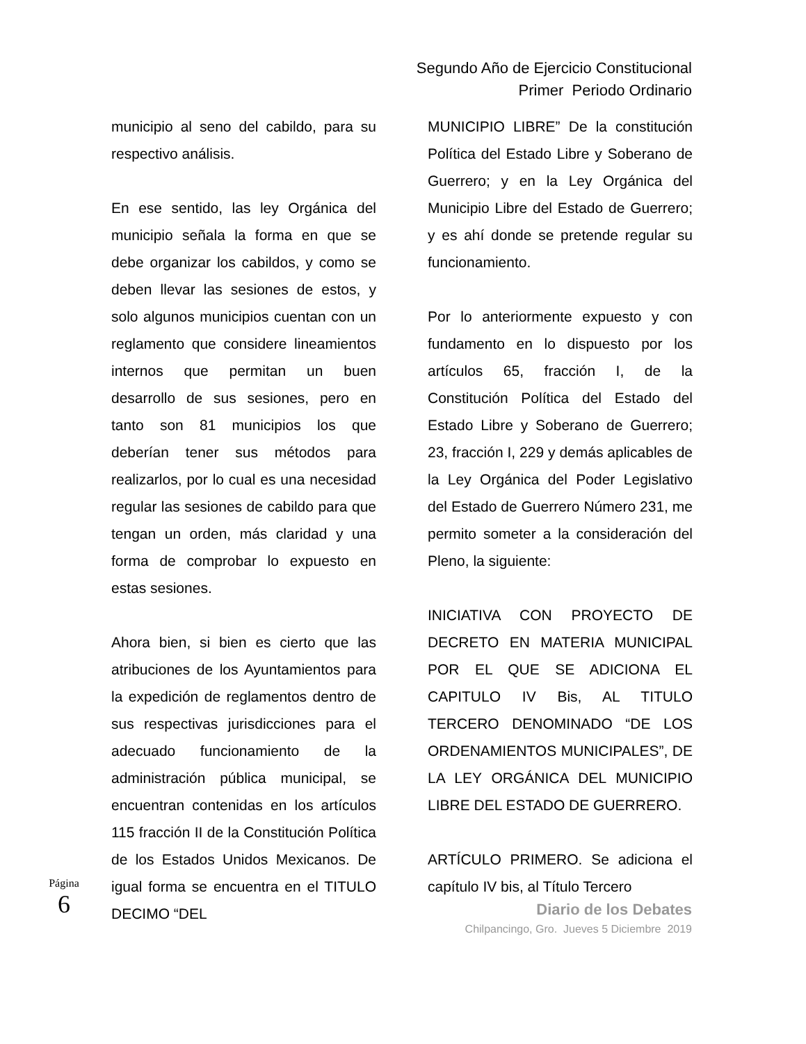Segundo Año de Ejercicio Constitucional
Primer Periodo Ordinario
municipio al seno del cabildo, para su respectivo análisis.
En ese sentido, las ley Orgánica del municipio señala la forma en que se debe organizar los cabildos, y como se deben llevar las sesiones de estos, y solo algunos municipios cuentan con un reglamento que considere lineamientos internos que permitan un buen desarrollo de sus sesiones, pero en tanto son 81 municipios los que deberían tener sus métodos para realizarlos, por lo cual es una necesidad regular las sesiones de cabildo para que tengan un orden, más claridad y una forma de comprobar lo expuesto en estas sesiones.
Ahora bien, si bien es cierto que las atribuciones de los Ayuntamientos para la expedición de reglamentos dentro de sus respectivas jurisdicciones para el adecuado funcionamiento de la administración pública municipal, se encuentran contenidas en los artículos 115 fracción II de la Constitución Política de los Estados Unidos Mexicanos. De igual forma se encuentra en el TITULO DECIMO “DEL
MUNICIPIO LIBRE” De la constitución Política del Estado Libre y Soberano de Guerrero; y en la Ley Orgánica del Municipio Libre del Estado de Guerrero; y es ahí donde se pretende regular su funcionamiento.
Por lo anteriormente expuesto y con fundamento en lo dispuesto por los artículos 65, fracción I, de la Constitución Política del Estado del Estado Libre y Soberano de Guerrero; 23, fracción I, 229 y demás aplicables de la Ley Orgánica del Poder Legislativo del Estado de Guerrero Número 231, me permito someter a la consideración del Pleno, la siguiente:
INICIATIVA CON PROYECTO DE DECRETO EN MATERIA MUNICIPAL POR EL QUE SE ADICIONA EL CAPITULO IV Bis, AL TITULO TERCERO DENOMINADO “DE LOS ORDENAMIENTOS MUNICIPALES”, DE LA LEY ORGÁNICA DEL MUNICIPIO LIBRE DEL ESTADO DE GUERRERO.
ARTÍCULO PRIMERO. Se adiciona el capítulo IV bis, al Título Tercero
Diario de los Debates
Chilpancingo, Gro. Jueves 5 Diciembre 2019
Página 6